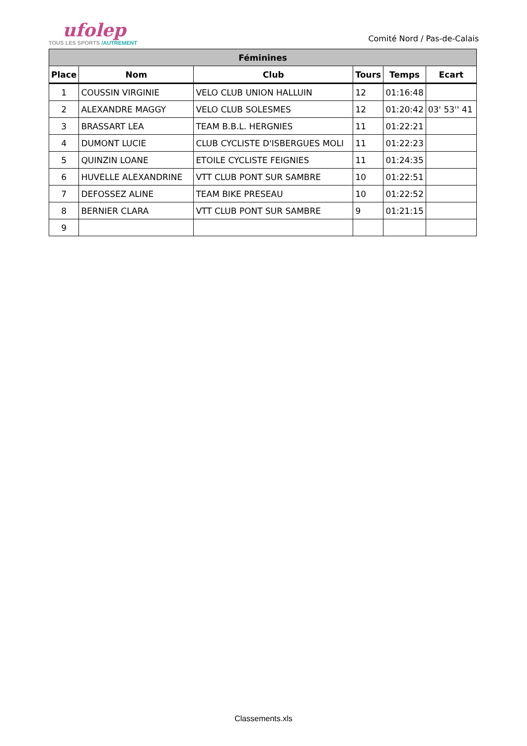ufolep
TOUS LES SPORTS /AUTREMENT
Comité Nord / Pas-de-Calais
| Féminines | | | | | |
| --- | --- | --- | --- | --- | --- |
| Place | Nom | Club | Tours | Temps | Ecart |
| 1 | COUSSIN VIRGINIE | VELO CLUB UNION HALLUIN | 12 | 01:16:48 | |
| 2 | ALEXANDRE MAGGY | VELO CLUB SOLESMES | 12 | 01:20:42 | 03' 53'' 41 |
| 3 | BRASSART LEA | TEAM B.B.L. HERGNIES | 11 | 01:22:21 | |
| 4 | DUMONT LUCIE | CLUB CYCLISTE D'ISBERGUES MOLI | 11 | 01:22:23 | |
| 5 | QUINZIN LOANE | ETOILE CYCLISTE FEIGNIES | 11 | 01:24:35 | |
| 6 | HUVELLE ALEXANDRINE | VTT CLUB PONT SUR SAMBRE | 10 | 01:22:51 | |
| 7 | DEFOSSEZ ALINE | TEAM BIKE PRESEAU | 10 | 01:22:52 | |
| 8 | BERNIER CLARA | VTT CLUB PONT SUR SAMBRE | 9 | 01:21:15 | |
| 9 | | | | | |
Classements.xls